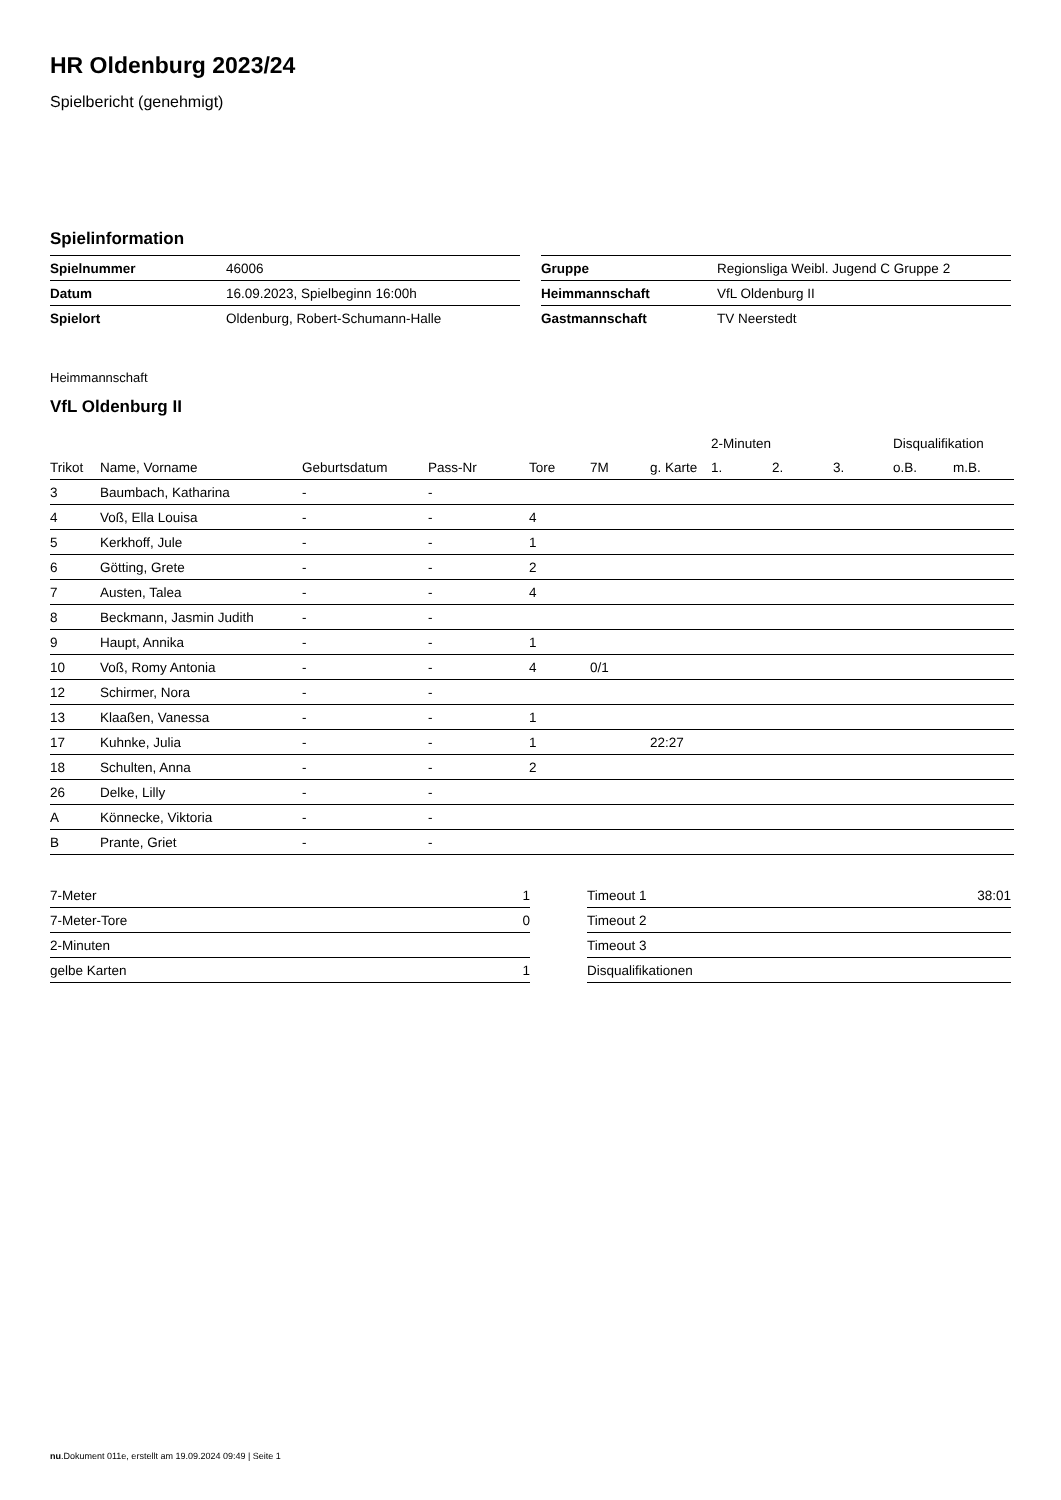HR Oldenburg 2023/24
Spielbericht (genehmigt)
Spielinformation
| Spielnummer | 46006 |
| Datum | 16.09.2023, Spielbeginn 16:00h |
| Spielort | Oldenburg, Robert-Schumann-Halle |
| Gruppe | Regionsliga Weibl. Jugend C Gruppe 2 |
| Heimmannschaft | VfL Oldenburg II |
| Gastmannschaft | TV Neerstedt |
Heimmannschaft
VfL Oldenburg II
| | | | | | | | 2-Minuten | | | Disqualifikation | |
| --- | --- | --- | --- | --- | --- | --- | --- | --- | --- | --- | --- |
| Trikot | Name, Vorname | Geburtsdatum | Pass-Nr | Tore | 7M | g. Karte | 1. | 2. | 3. | o.B. | m.B. |
| 3 | Baumbach, Katharina | - | - | | | | | | | | |
| 4 | Voß, Ella Louisa | - | - | 4 | | | | | | | |
| 5 | Kerkhoff, Jule | - | - | 1 | | | | | | | |
| 6 | Götting, Grete | - | - | 2 | | | | | | | |
| 7 | Austen, Talea | - | - | 4 | | | | | | | |
| 8 | Beckmann, Jasmin Judith | - | - | | | | | | | | |
| 9 | Haupt, Annika | - | - | 1 | | | | | | | |
| 10 | Voß, Romy Antonia | - | - | 4 | 0/1 | | | | | | |
| 12 | Schirmer, Nora | - | - | | | | | | | | |
| 13 | Klaaßen, Vanessa | - | - | 1 | | | | | | | |
| 17 | Kuhnke, Julia | - | - | 1 | | 22:27 | | | | | |
| 18 | Schulten, Anna | - | - | 2 | | | | | | | |
| 26 | Delke, Lilly | - | - | | | | | | | | |
| A | Könnecke, Viktoria | - | - | | | | | | | | |
| B | Prante, Griet | - | - | | | | | | | | |
| 7-Meter | 1 |
| 7-Meter-Tore | 0 |
| 2-Minuten | |
| gelbe Karten | 1 |
| Timeout 1 | 38:01 |
| Timeout 2 | |
| Timeout 3 | |
| Disqualifikationen | |
nu.Dokument 011e, erstellt am 19.09.2024 09:49 | Seite 1